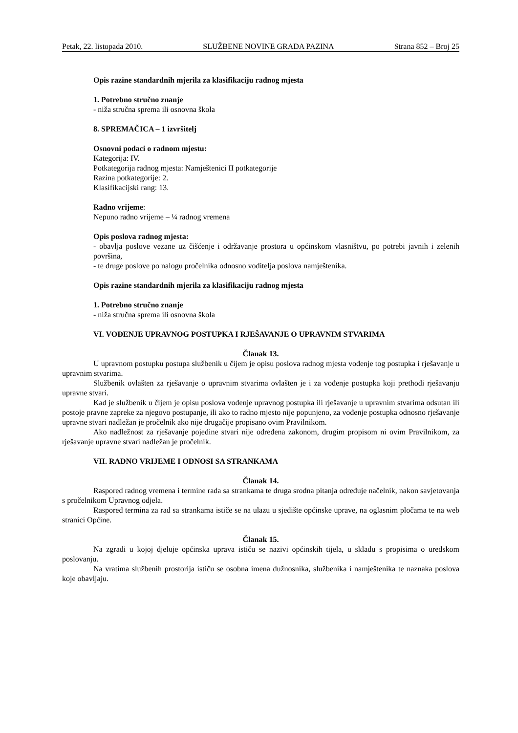Petak, 22. listopada 2010. SLUŽBENE NOVINE GRADA PAZINA Strana 852 – Broj 25
Opis razine standardnih mjerila za klasifikaciju radnog mjesta
1. Potrebno stručno znanje
- niža stručna sprema ili osnovna škola
8. SPREMAČICA – 1 izvršitelj
Osnovni podaci o radnom mjestu:
Kategorija: IV.
Potkategorija radnog mjesta: Namještenici II potkategorije
Razina potkategorije: 2.
Klasifikacijski rang: 13.
Radno vrijeme:
Nepuno radno vrijeme – ¼ radnog vremena
Opis poslova radnog mjesta:
- obavlja poslove vezane uz čišćenje i održavanje prostora u općinskom vlasništvu, po potrebi javnih i zelenih površina,
- te druge poslove po nalogu pročelnika odnosno voditelja poslova namještenika.
Opis razine standardnih mjerila za klasifikaciju radnog mjesta
1. Potrebno stručno znanje
- niža stručna sprema ili osnovna škola
VI. VOĐENJE UPRAVNOG POSTUPKA I RJEŠAVANJE O UPRAVNIM STVARIMA
Članak 13.
U upravnom postupku postupa službenik u čijem je opisu poslova radnog mjesta vođenje tog postupka i rješavanje u upravnim stvarima.
Službenik ovlašten za rješavanje o upravnim stvarima ovlašten je i za vođenje postupka koji prethodi rješavanju upravne stvari.
Kad je službenik u čijem je opisu poslova vođenje upravnog postupka ili rješavanje u upravnim stvarima odsutan ili postoje pravne zapreke za njegovo postupanje, ili ako to radno mjesto nije popunjeno, za vođenje postupka odnosno rješavanje upravne stvari nadležan je pročelnik ako nije drugačije propisano ovim Pravilnikom.
Ako nadležnost za rješavanje pojedine stvari nije određena zakonom, drugim propisom ni ovim Pravilnikom, za rješavanje upravne stvari nadležan je pročelnik.
VII. RADNO VRIJEME I ODNOSI SA STRANKAMA
Članak 14.
Raspored radnog vremena i termine rada sa strankama te druga srodna pitanja određuje načelnik, nakon savjetovanja s pročelnikom Upravnog odjela.
Raspored termina za rad sa strankama ističe se na ulazu u sjedište općinske uprave, na oglasnim pločama te na web stranici Općine.
Članak 15.
Na zgradi u kojoj djeluje općinska uprava ističu se nazivi općinskih tijela, u skladu s propisima o uredskom poslovanju.
Na vratima službenih prostorija ističu se osobna imena dužnosnika, službenika i namještenika te naznaka poslova koje obavljaju.